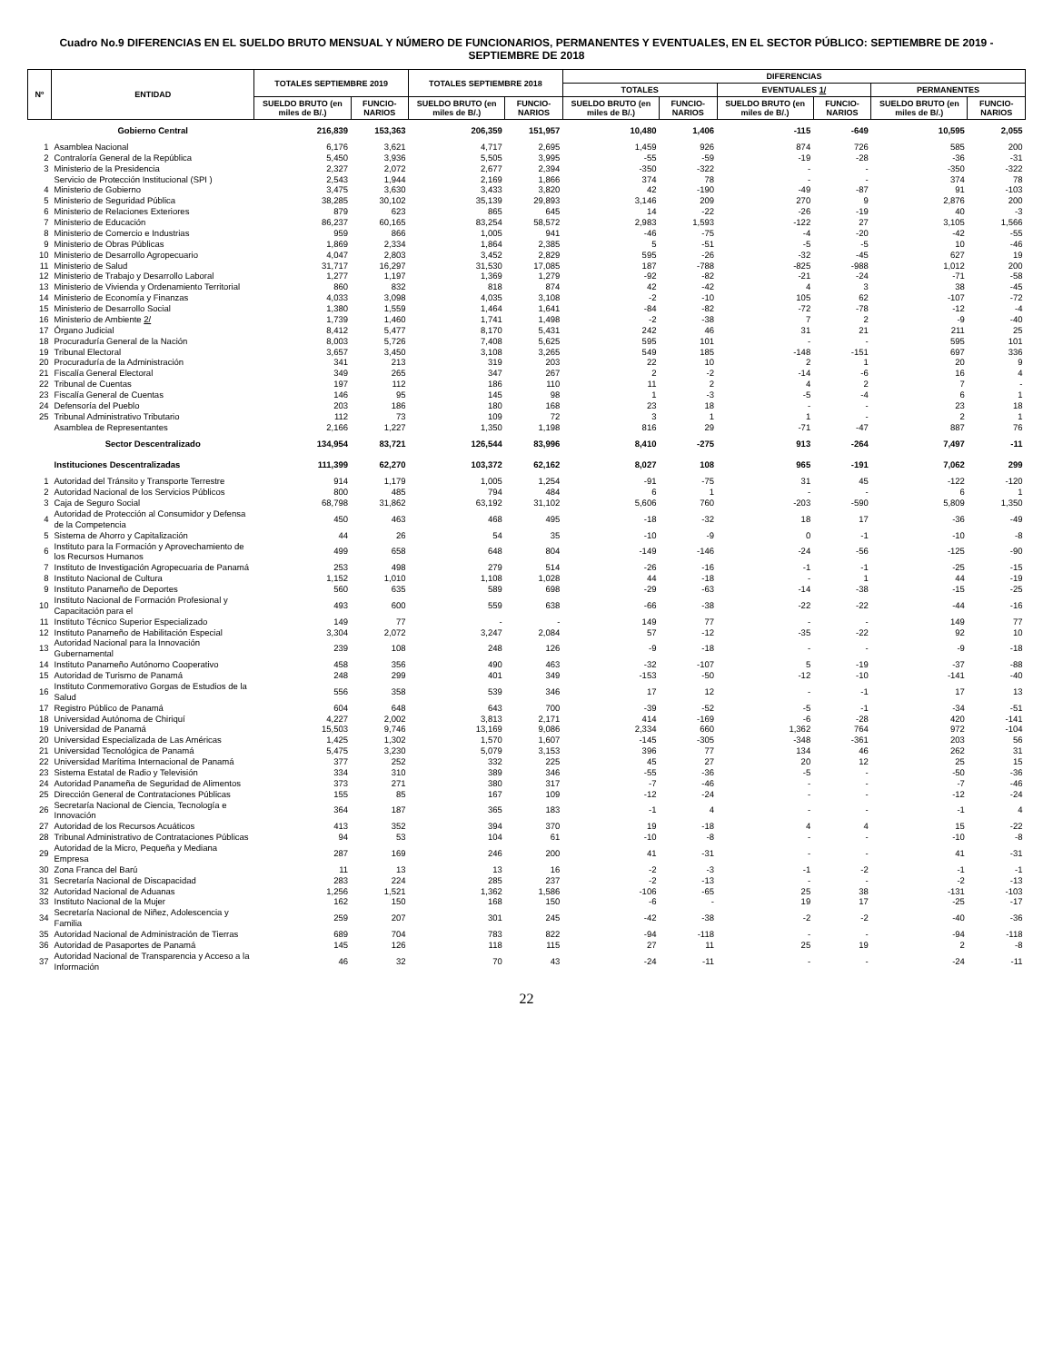Cuadro No.9 DIFERENCIAS EN EL SUELDO BRUTO MENSUAL Y NÚMERO DE FUNCIONARIOS, PERMANENTES Y EVENTUALES, EN EL SECTOR PÚBLICO: SEPTIEMBRE DE 2019 - SEPTIEMBRE DE 2018
| Nº | ENTIDAD | TOTALES SEPTIEMBRE 2019 | | TOTALES SEPTIEMBRE 2018 | | DIFERENCIAS | | | | | |
| --- | --- | --- | --- | --- | --- | --- | --- | --- | --- | --- | --- |
| | | | | | | TOTALES | | EVENTUALES 1/ | | PERMANENTES | |
| | | SUELDO BRUTO (en miles de B/.) | FUNCIO-NARIOS | SUELDO BRUTO (en miles de B/.) | FUNCIO-NARIOS | SUELDO BRUTO (en miles de B/.) | FUNCIO-NARIOS | SUELDO BRUTO (en miles de B/.) | FUNCIO-NARIOS | SUELDO BRUTO (en miles de B/.) | FUNCIO-NARIOS |
| | Gobierno Central | 216,839 | 153,363 | 206,359 | 151,957 | 10,480 | 1,406 | -115 | -649 | 10,595 | 2,055 |
| 1 | Asamblea Nacional | 6,176 | 3,621 | 4,717 | 2,695 | 1,459 | 926 | 874 | 726 | 585 | 200 |
| 2 | Contraloría General de la República | 5,450 | 3,936 | 5,505 | 3,995 | -55 | -59 | -19 | -28 | -36 | -31 |
| 3 | Ministerio de la Presidencia | 2,327 | 2,072 | 2,677 | 2,394 | -350 | -322 | - | - | -350 | -322 |
| | Servicio de Protección Institucional (SPI ) | 2,543 | 1,944 | 2,169 | 1,866 | 374 | 78 | - | - | 374 | 78 |
| 4 | Ministerio de Gobierno | 3,475 | 3,630 | 3,433 | 3,820 | 42 | -190 | -49 | -87 | 91 | -103 |
| 5 | Ministerio de Seguridad Pública | 38,285 | 30,102 | 35,139 | 29,893 | 3,146 | 209 | 270 | 9 | 2,876 | 200 |
| 6 | Ministerio de Relaciones Exteriores | 879 | 623 | 865 | 645 | 14 | -22 | -26 | -19 | 40 | -3 |
| 7 | Ministerio de Educación | 86,237 | 60,165 | 83,254 | 58,572 | 2,983 | 1,593 | -122 | 27 | 3,105 | 1,566 |
| 8 | Ministerio de Comercio e Industrias | 959 | 866 | 1,005 | 941 | -46 | -75 | -4 | -20 | -42 | -55 |
| 9 | Ministerio de Obras Públicas | 1,869 | 2,334 | 1,864 | 2,385 | 5 | -51 | -5 | -5 | 10 | -46 |
| 10 | Ministerio de Desarrollo Agropecuario | 4,047 | 2,803 | 3,452 | 2,829 | 595 | -26 | -32 | -45 | 627 | 19 |
| 11 | Ministerio de Salud | 31,717 | 16,297 | 31,530 | 17,085 | 187 | -788 | -825 | -988 | 1,012 | 200 |
| 12 | Ministerio de Trabajo y Desarrollo Laboral | 1,277 | 1,197 | 1,369 | 1,279 | -92 | -82 | -21 | -24 | -71 | -58 |
| 13 | Ministerio de Vivienda y Ordenamiento Territorial | 860 | 832 | 818 | 874 | 42 | -42 | 4 | 3 | 38 | -45 |
| 14 | Ministerio de Economía y Finanzas | 4,033 | 3,098 | 4,035 | 3,108 | -2 | -10 | 105 | 62 | -107 | -72 |
| 15 | Ministerio de Desarrollo Social | 1,380 | 1,559 | 1,464 | 1,641 | -84 | -82 | -72 | -78 | -12 | -4 |
| 16 | Ministerio de Ambiente 2/ | 1,739 | 1,460 | 1,741 | 1,498 | -2 | -38 | 7 | 2 | -9 | -40 |
| 17 | Órgano Judicial | 8,412 | 5,477 | 8,170 | 5,431 | 242 | 46 | 31 | 21 | 211 | 25 |
| 18 | Procuraduría General de la Nación | 8,003 | 5,726 | 7,408 | 5,625 | 595 | 101 | - | - | 595 | 101 |
| 19 | Tribunal Electoral | 3,657 | 3,450 | 3,108 | 3,265 | 549 | 185 | -148 | -151 | 697 | 336 |
| 20 | Procuraduría de la Administración | 341 | 213 | 319 | 203 | 22 | 10 | 2 | 1 | 20 | 9 |
| 21 | Fiscalía General Electoral | 349 | 265 | 347 | 267 | 2 | -2 | -14 | -6 | 16 | 4 |
| 22 | Tribunal de Cuentas | 197 | 112 | 186 | 110 | 11 | 2 | 4 | 2 | 7 | - |
| 23 | Fiscalía General de Cuentas | 146 | 95 | 145 | 98 | 1 | -3 | -5 | -4 | 6 | 1 |
| 24 | Defensoría del Pueblo | 203 | 186 | 180 | 168 | 23 | 18 | - | - | 23 | 18 |
| 25 | Tribunal Administrativo Tributario | 112 | 73 | 109 | 72 | 3 | 1 | 1 | - | 2 | 1 |
| | Asamblea de Representantes | 2,166 | 1,227 | 1,350 | 1,198 | 816 | 29 | -71 | -47 | 887 | 76 |
| | Sector Descentralizado | 134,954 | 83,721 | 126,544 | 83,996 | 8,410 | -275 | 913 | -264 | 7,497 | -11 |
| | Instituciones Descentralizadas | 111,399 | 62,270 | 103,372 | 62,162 | 8,027 | 108 | 965 | -191 | 7,062 | 299 |
| 1 | Autoridad del Tránsito y Transporte Terrestre | 914 | 1,179 | 1,005 | 1,254 | -91 | -75 | 31 | 45 | -122 | -120 |
| 2 | Autoridad Nacional de los Servicios Públicos | 800 | 485 | 794 | 484 | 6 | 1 | - | - | 6 | 1 |
| 3 | Caja de Seguro Social | 68,798 | 31,862 | 63,192 | 31,102 | 5,606 | 760 | -203 | -590 | 5,809 | 1,350 |
| 4 | Autoridad de Protección al Consumidor y Defensa de la Competencia | 450 | 463 | 468 | 495 | -18 | -32 | 18 | 17 | -36 | -49 |
| 5 | Sistema de Ahorro y Capitalización | 44 | 26 | 54 | 35 | -10 | -9 | 0 | -1 | -10 | -8 |
| 6 | Instituto para la Formación y Aprovechamiento de los Recursos Humanos | 499 | 658 | 648 | 804 | -149 | -146 | -24 | -56 | -125 | -90 |
| 7 | Instituto de Investigación Agropecuaria de Panamá | 253 | 498 | 279 | 514 | -26 | -16 | -1 | -1 | -25 | -15 |
| 8 | Instituto Nacional de Cultura | 1,152 | 1,010 | 1,108 | 1,028 | 44 | -18 | - | 1 | 44 | -19 |
| 9 | Instituto Panameño de Deportes | 560 | 635 | 589 | 698 | -29 | -63 | -14 | -38 | -15 | -25 |
| 10 | Instituto Nacional de Formación Profesional y Capacitación para el | 493 | 600 | 559 | 638 | -66 | -38 | -22 | -22 | -44 | -16 |
| 11 | Instituto Técnico Superior Especializado | 149 | 77 | - | - | 149 | 77 | - | - | 149 | 77 |
| 12 | Instituto Panameño de Habilitación Especial | 3,304 | 2,072 | 3,247 | 2,084 | 57 | -12 | -35 | -22 | 92 | 10 |
| 13 | Autoridad Nacional para la Innovación Gubernamental | 239 | 108 | 248 | 126 | -9 | -18 | - | - | -9 | -18 |
| 14 | Instituto Panameño Autónomo Cooperativo | 458 | 356 | 490 | 463 | -32 | -107 | 5 | -19 | -37 | -88 |
| 15 | Autoridad de Turismo de Panamá | 248 | 299 | 401 | 349 | -153 | -50 | -12 | -10 | -141 | -40 |
| 16 | Instituto Conmemorativo Gorgas de Estudios de la Salud | 556 | 358 | 539 | 346 | 17 | 12 | - | -1 | 17 | 13 |
| 17 | Registro Público de Panamá | 604 | 648 | 643 | 700 | -39 | -52 | -5 | -1 | -34 | -51 |
| 18 | Universidad Autónoma de Chiriquí | 4,227 | 2,002 | 3,813 | 2,171 | 414 | -169 | -6 | -28 | 420 | -141 |
| 19 | Universidad de Panamá | 15,503 | 9,746 | 13,169 | 9,086 | 2,334 | 660 | 1,362 | 764 | 972 | -104 |
| 20 | Universidad Especializada de Las Américas | 1,425 | 1,302 | 1,570 | 1,607 | -145 | -305 | -348 | -361 | 203 | 56 |
| 21 | Universidad Tecnológica de Panamá | 5,475 | 3,230 | 5,079 | 3,153 | 396 | 77 | 134 | 46 | 262 | 31 |
| 22 | Universidad Marítima Internacional de Panamá | 377 | 252 | 332 | 225 | 45 | 27 | 20 | 12 | 25 | 15 |
| 23 | Sistema Estatal de Radio y Televisión | 334 | 310 | 389 | 346 | -55 | -36 | -5 | - | -50 | -36 |
| 24 | Autoridad Panameña de Seguridad de Alimentos | 373 | 271 | 380 | 317 | -7 | -46 | - | - | -7 | -46 |
| 25 | Dirección General de Contrataciones Públicas | 155 | 85 | 167 | 109 | -12 | -24 | - | - | -12 | -24 |
| 26 | Secretaría Nacional de Ciencia, Tecnología e Innovación | 364 | 187 | 365 | 183 | -1 | 4 | - | - | -1 | 4 |
| 27 | Autoridad de los Recursos Acuáticos | 413 | 352 | 394 | 370 | 19 | -18 | 4 | 4 | 15 | -22 |
| 28 | Tribunal Administrativo de Contrataciones Públicas | 94 | 53 | 104 | 61 | -10 | -8 | - | - | -10 | -8 |
| 29 | Autoridad de la Micro, Pequeña y Mediana Empresa | 287 | 169 | 246 | 200 | 41 | -31 | - | - | 41 | -31 |
| 30 | Zona Franca del Barú | 11 | 13 | 13 | 16 | -2 | -3 | -1 | -2 | -1 | -1 |
| 31 | Secretaría Nacional de Discapacidad | 283 | 224 | 285 | 237 | -2 | -13 | - | - | -2 | -13 |
| 32 | Autoridad Nacional de Aduanas | 1,256 | 1,521 | 1,362 | 1,586 | -106 | -65 | 25 | 38 | -131 | -103 |
| 33 | Instituto Nacional de la Mujer | 162 | 150 | 168 | 150 | -6 | - | 19 | 17 | -25 | -17 |
| 34 | Secretaría Nacional de Niñez, Adolescencia y Familia | 259 | 207 | 301 | 245 | -42 | -38 | -2 | -2 | -40 | -36 |
| 35 | Autoridad Nacional de Administración de Tierras | 689 | 704 | 783 | 822 | -94 | -118 | - | - | -94 | -118 |
| 36 | Autoridad de Pasaportes de Panamá | 145 | 126 | 118 | 115 | 27 | 11 | 25 | 19 | 2 | -8 |
| 37 | Autoridad Nacional de Transparencia y Acceso a la Información | 46 | 32 | 70 | 43 | -24 | -11 | - | - | -24 | -11 |
22